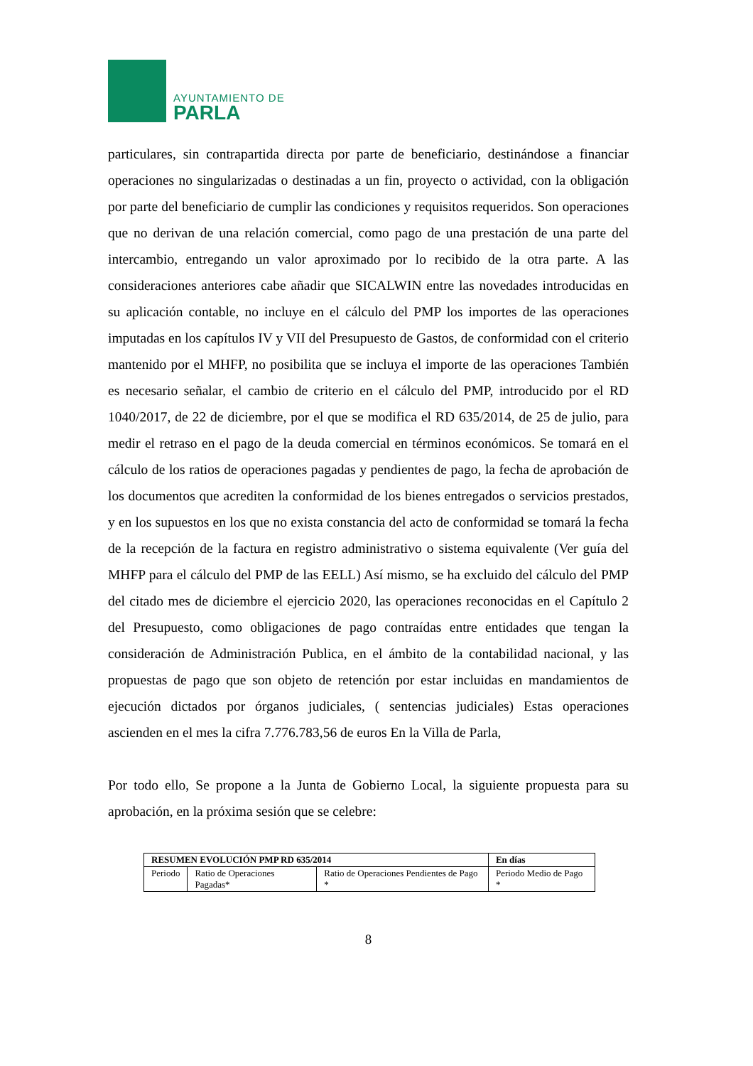AYUNTAMIENTO DE
PARLA
particulares, sin contrapartida directa por parte de beneficiario, destinándose a financiar operaciones no singularizadas o destinadas a un fin, proyecto o actividad, con la obligación por parte del beneficiario de cumplir las condiciones y requisitos requeridos. Son operaciones que no derivan de una relación comercial, como pago de una prestación de una parte del intercambio, entregando un valor aproximado por lo recibido de la otra parte. A las consideraciones anteriores cabe añadir que SICALWIN entre las novedades introducidas en su aplicación contable, no incluye en el cálculo del PMP los importes de las operaciones imputadas en los capítulos IV y VII del Presupuesto de Gastos, de conformidad con el criterio mantenido por el MHFP, no posibilita que se incluya el importe de las operaciones También es necesario señalar, el cambio de criterio en el cálculo del PMP, introducido por el RD 1040/2017, de 22 de diciembre, por el que se modifica el RD 635/2014, de 25 de julio, para medir el retraso en el pago de la deuda comercial en términos económicos. Se tomará en el cálculo de los ratios de operaciones pagadas y pendientes de pago, la fecha de aprobación de los documentos que acrediten la conformidad de los bienes entregados o servicios prestados, y en los supuestos en los que no exista constancia del acto de conformidad se tomará la fecha de la recepción de la factura en registro administrativo o sistema equivalente (Ver guía del MHFP para el cálculo del PMP de las EELL) Así mismo, se ha excluido del cálculo del PMP del citado mes de diciembre el ejercicio 2020, las operaciones reconocidas en el Capítulo 2 del Presupuesto, como obligaciones de pago contraídas entre entidades que tengan la consideración de Administración Publica, en el ámbito de la contabilidad nacional, y las propuestas de pago que son objeto de retención por estar incluidas en mandamientos de ejecución dictados por órganos judiciales, ( sentencias judiciales) Estas operaciones ascienden en el mes la cifra 7.776.783,56 de euros En la Villa de Parla,
Por todo ello, Se propone a la Junta de Gobierno Local, la siguiente propuesta para su aprobación, en la próxima sesión que se celebre:
| RESUMEN EVOLUCIÓN PMP RD 635/2014 | | | En días |
| --- | --- | --- | --- |
| Periodo | Ratio de Operaciones Pagadas* | Ratio de Operaciones Pendientes de Pago * | Periodo Medio de Pago * |
8